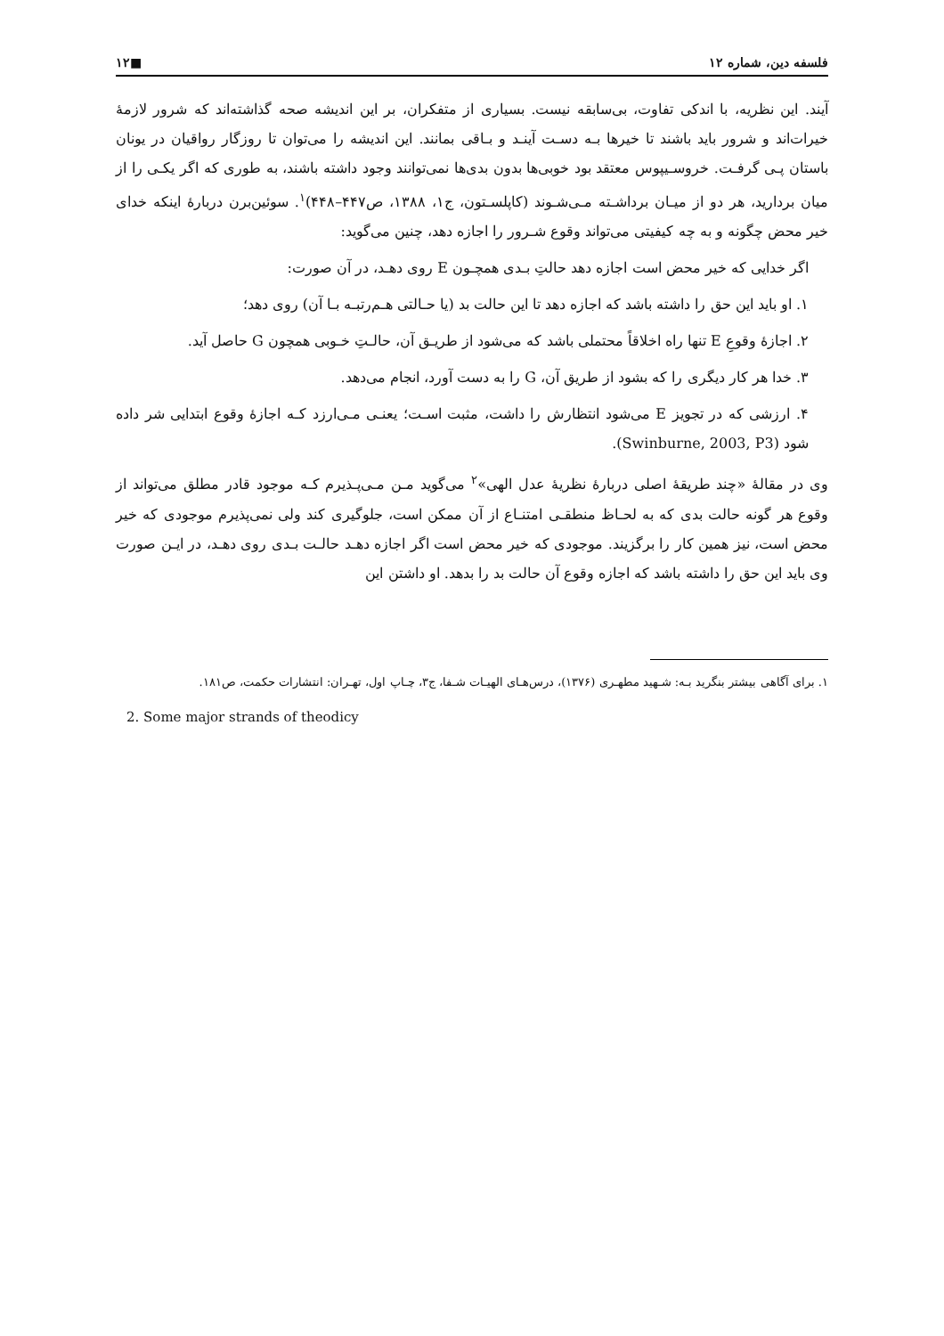فلسفه دین، شماره ۱۲ ■۱۲
آیند. این نظریه، با اندکی تفاوت، بی‌سابقه نیست. بسیاری از متفکران، بر این اندیشه صحه گذاشته‌اند که شرور لازمهٔ خیرات‌اند و شرور باید باشند تا خیرها بـه دسـت آینـد و بـاقی بمانند. این اندیشه را می‌توان تا روزگار رواقیان در یونان باستان پـی گرفـت. خروسـیپوس معتقد بود خوبی‌ها بدون بدی‌ها نمی‌توانند وجود داشته باشند، به طوری که اگر یکـی را از میان بردارید، هر دو از میـان برداشـته مـی‌شـوند (کاپلسـتون، ج۱، ۱۳۸۸، ص۴۴۷–۴۴۸)<sup>۱</sup>. سوئین‌برن دربارهٔ اینکه خدای خیر محض چگونه و به چه کیفیتی می‌تواند وقوع شـرور را اجازه دهد، چنین می‌گوید:
اگر خدایی که خیر محض است اجازه دهد حالتِ بـدی همچـون E روی دهـد، در آن صورت:
۱. او باید این حق را داشته باشد که اجازه دهد تا این حالت بد (یا حـالتی هـم‌رتبـه بـا آن) روی دهد؛
۲. اجازهٔ وقوعِ E تنها راه اخلاقاً محتملی باشد که می‌شود از طریـق آن، حالـتِ خـوبی همچون G حاصل آید.
۳. خدا هر کار دیگری را که بشود از طریق آن، G را به دست آورد، انجام می‌دهد.
۴. ارزشی که در تجویز E می‌شود انتظارش را داشت، مثبت اسـت؛ یعنـی مـی‌ارزد کـه اجازهٔ وقوع ابتدایی شر داده شود (Swinburne, 2003, P3).
وی در مقالهٔ «چند طریقهٔ اصلی دربارهٔ نظریهٔ عدل الهی»<sup>۲</sup> می‌گوید مـن مـی‌پـذیرم کـه موجود قادر مطلق می‌تواند از وقوع هر گونه حالت بدی که به لحـاظ منطقـی امتنـاع از آن ممکن است، جلوگیری کند ولی نمی‌پذیرم موجودی که خیر محض است، نیز همین کار را برگزیند. موجودی که خیر محض است اگر اجازه دهـد حالـت بـدی روی دهـد، در ایـن صورت وی باید این حق را داشته باشد که اجازه وقوع آن حالت بد را بدهد. او داشتن این
۱. برای آگاهی بیشتر بنگرید بـه: شـهید مطهـری (۱۳۷۶)، درس‌هـای الهیـات شـفا، ج۳، چـاپ اول، تهـران: انتشارات حکمت، ص۱۸۱.
2. Some major strands of theodicy